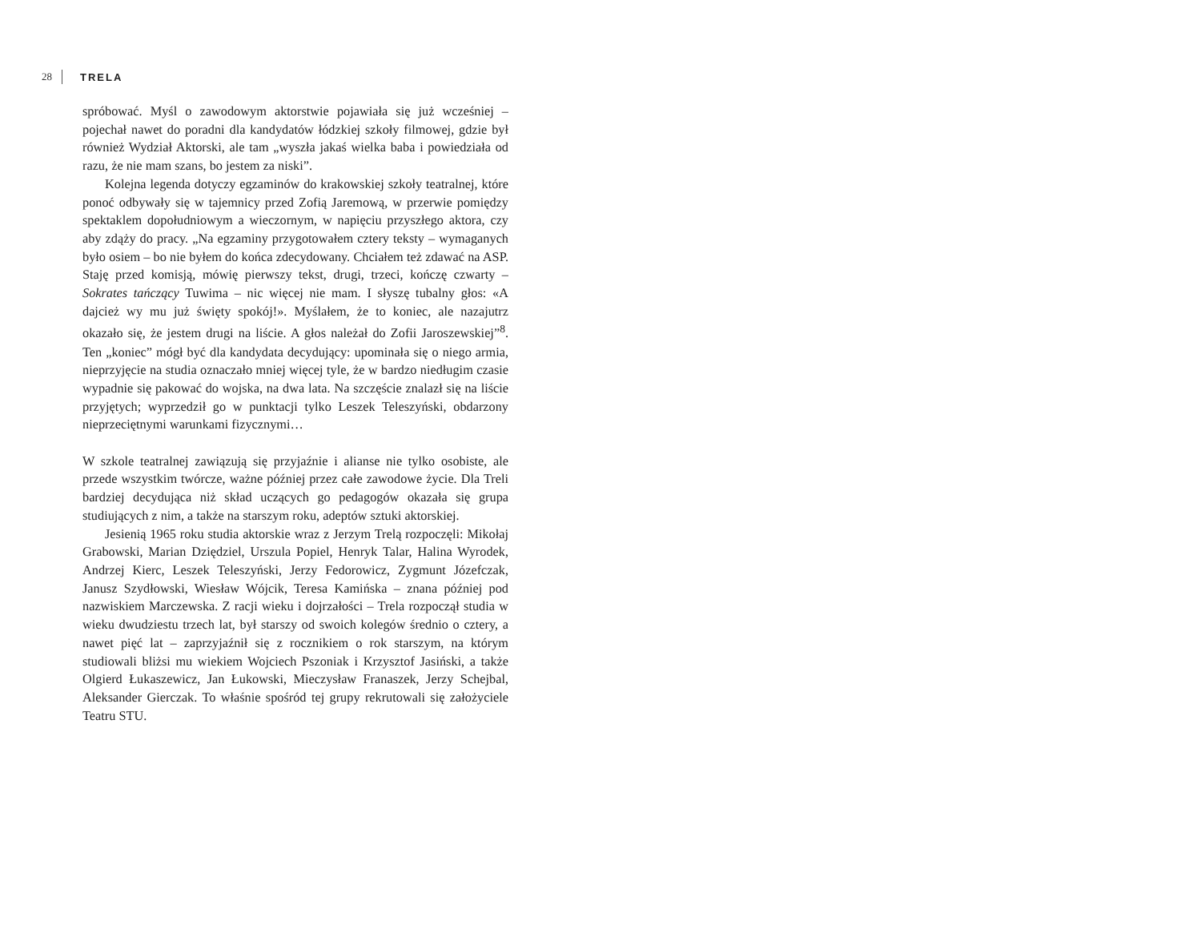28 TRELA
spróbować. Myśl o zawodowym aktorstwie pojawiała się już wcześniej – pojechał nawet do poradni dla kandydatów łódzkiej szkoły filmowej, gdzie był również Wydział Aktorski, ale tam „wyszła jakaś wielka baba i powiedziała od razu, że nie mam szans, bo jestem za niski”.
Kolejna legenda dotyczy egzaminów do krakowskiej szkoły teatralnej, które ponoć odbywały się w tajemnicy przed Zofią Jaremową, w przerwie pomiędzy spektaklem dopołudniowym a wieczornym, w napięciu przyszłego aktora, czy aby zdąży do pracy. „Na egzaminy przygotowałem cztery teksty – wymaganych było osiem – bo nie byłem do końca zdecydowany. Chciałem też zdawać na ASP. Staję przed komisją, mówię pierwszy tekst, drugi, trzeci, kończę czwarty – Sokrates tańczący Tuwima – nic więcej nie mam. I słyszę tubalny głos: «A dajcież wy mu już święty spokój!». Myślałem, że to koniec, ale nazajutrz okazało się, że jestem drugi na liście. A głos należał do Zofii Jaroszewskiej”<sup>8</sup>. Ten „koniec” mógł być dla kandydata decydujący: upominała się o niego armia, nieprzyjęcie na studia oznaczało mniej więcej tyle, że w bardzo niedługim czasie wypadnie się pakować do wojska, na dwa lata. Na szczęście znalazł się na liście przyjętych; wyprzedził go w punktacji tylko Leszek Teleszyński, obdarzony nieprzeciętnymi warunkami fizycznymi…
W szkole teatralnej zawiązują się przyjaźnie i alianse nie tylko osobiste, ale przede wszystkim twórcze, ważne później przez całe zawodowe życie. Dla Treli bardziej decydująca niż skład uczących go pedagogów okazała się grupa studiujących z nim, a także na starszym roku, adeptów sztuki aktorskiej.
Jesienią 1965 roku studia aktorskie wraz z Jerzym Trelą rozpoczęli: Mikołaj Grabowski, Marian Dziędziel, Urszula Popiel, Henryk Talar, Halina Wyrodek, Andrzej Kierc, Leszek Teleszyński, Jerzy Fedorowicz, Zygmunt Józefczak, Janusz Szydłowski, Wiesław Wójcik, Teresa Kamińska – znana później pod nazwiskiem Marczewska. Z racji wieku i dojrzałości – Trela rozpoczął studia w wieku dwudziestu trzech lat, był starszy od swoich kolegów średnio o cztery, a nawet pięć lat – zaprzyjaźnił się z rocznikiem o rok starszym, na którym studiowali bliżsi mu wiekiem Wojciech Pszoniak i Krzysztof Jasiński, a także Olgierd Łukaszewicz, Jan Łukowski, Mieczysław Franaszek, Jerzy Schejbal, Aleksander Gierczak. To właśnie spośród tej grupy rekrutowali się założyciele Teatru STU.